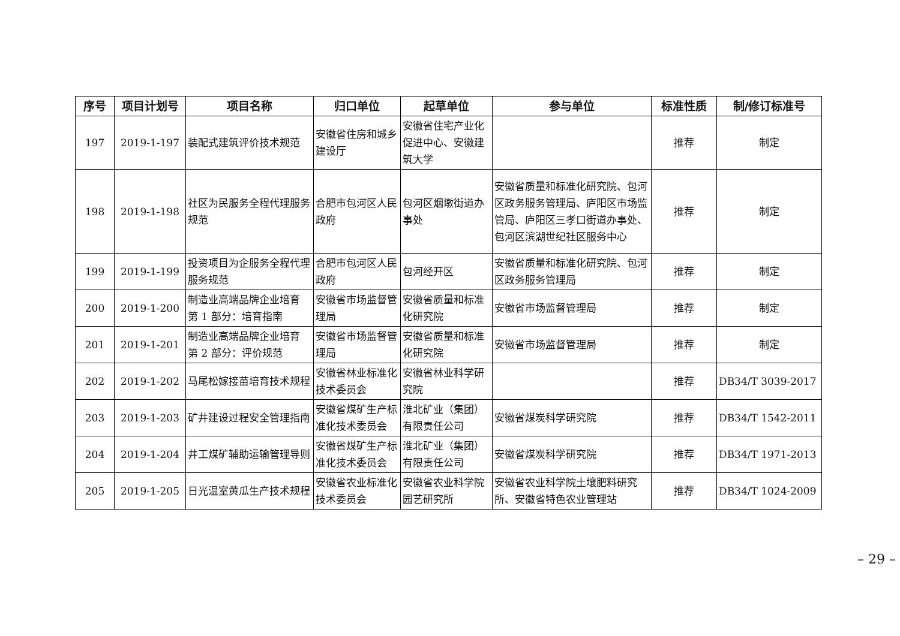| 序号 | 项目计划号 | 项目名称 | 归口单位 | 起草单位 | 参与单位 | 标准性质 | 制/修订标准号 |
| --- | --- | --- | --- | --- | --- | --- | --- |
| 197 | 2019-1-197 | 装配式建筑评价技术规范 | 安徽省住房和城乡建设厅 | 安徽省住宅产业化促进中心、安徽建筑大学 | | 推荐 | 制定 |
| 198 | 2019-1-198 | 社区为民服务全程代理服务规范 | 合肥市包河区人民政府 | 包河区烟墩街道办事处 | 安徽省质量和标准化研究院、包河区政务服务管理局、庐阳区市场监管局、庐阳区三孝口街道办事处、包河区滨湖世纪社区服务中心 | 推荐 | 制定 |
| 199 | 2019-1-199 | 投资项目为企服务全程代理服务规范 | 合肥市包河区人民政府 | 包河经开区 | 安徽省质量和标准化研究院、包河区政务服务管理局 | 推荐 | 制定 |
| 200 | 2019-1-200 | 制造业高端品牌企业培育 第 1 部分：培育指南 | 安徽省市场监督管理局 | 安徽省质量和标准化研究院 | 安徽省市场监督管理局 | 推荐 | 制定 |
| 201 | 2019-1-201 | 制造业高端品牌企业培育 第 2 部分：评价规范 | 安徽省市场监督管理局 | 安徽省质量和标准化研究院 | 安徽省市场监督管理局 | 推荐 | 制定 |
| 202 | 2019-1-202 | 马尾松嫁接苗培育技术规程 | 安徽省林业标准化技术委员会 | 安徽省林业科学研究院 | | 推荐 | DB34/T 3039-2017 |
| 203 | 2019-1-203 | 矿井建设过程安全管理指南 | 安徽省煤矿生产标准化技术委员会 | 淮北矿业（集团）有限责任公司 | 安徽省煤炭科学研究院 | 推荐 | DB34/T 1542-2011 |
| 204 | 2019-1-204 | 井工煤矿辅助运输管理导则 | 安徽省煤矿生产标准化技术委员会 | 淮北矿业（集团）有限责任公司 | 安徽省煤炭科学研究院 | 推荐 | DB34/T 1971-2013 |
| 205 | 2019-1-205 | 日光温室黄瓜生产技术规程 | 安徽省农业标准化技术委员会 | 安徽省农业科学院园艺研究所 | 安徽省农业科学院土壤肥料研究所、安徽省特色农业管理站 | 推荐 | DB34/T 1024-2009 |
– 29 –